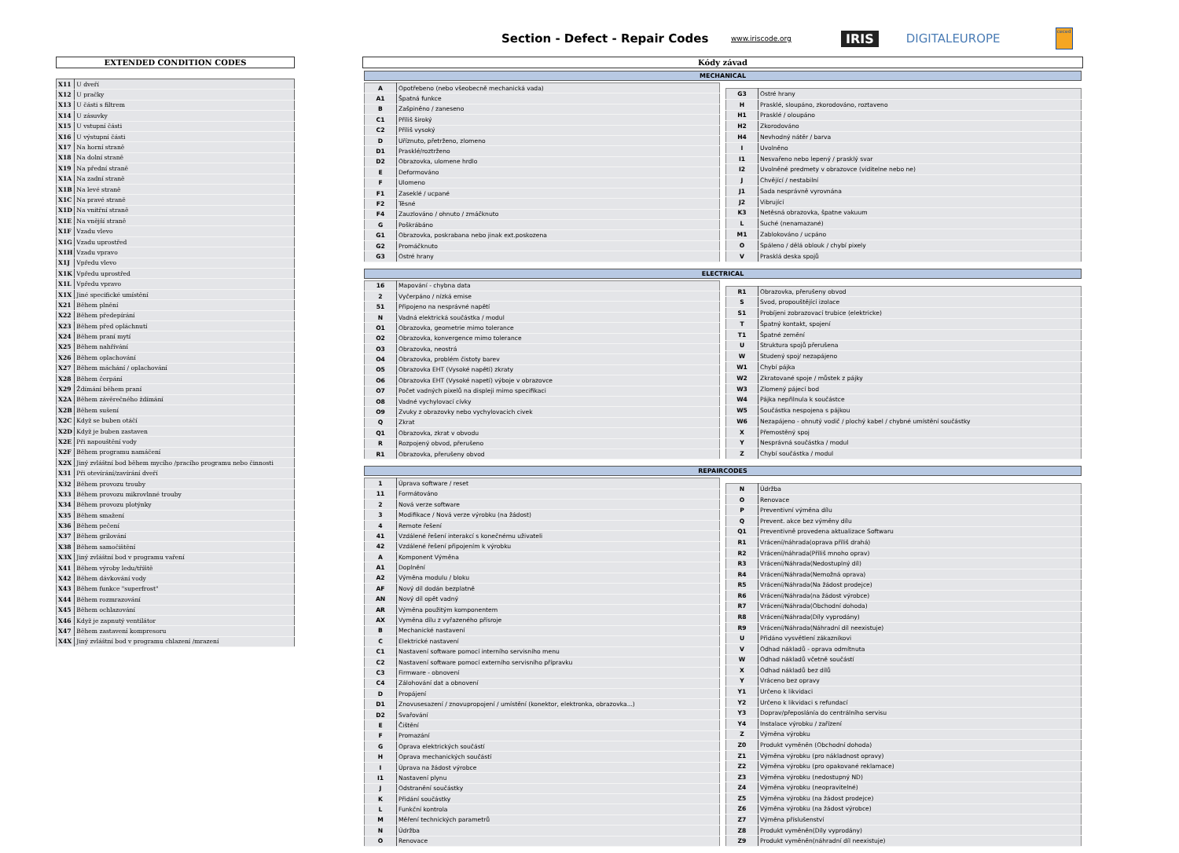Section - Defect - Repair Codes
www.iriscode.org
IRIS DIGITALEUROPE
ceced
EXTENDED CONDITION CODES
| X11 | U dveří |
| X12 | U pračky |
| X13 | U části s filtrem |
| X14 | U zásuvky |
| X15 | U vstupní části |
| X16 | U výstupní části |
| X17 | Na horní straně |
| X18 | Na dolní straně |
| X19 | Na přední straně |
| X1A | Na zadní straně |
| X1B | Na levé straně |
| X1C | Na pravé straně |
| X1D | Na vnitřní straně |
| X1E | Na vnější straně |
| X1F | Vzadu vlevo |
| X1G | Vzadu uprostřed |
| X1H | Vzadu vpravo |
| X1J | Vpředu vlevo |
| X1K | Vpředu uprostřed |
| X1L | Vpředu vpravo |
| X1X | Jiné specifické umístění |
| X21 | Během plnění |
| X22 | Během předepírání |
| X23 | Během před opláchnutí |
| X24 | Během praní mytí |
| X25 | Během nahřívání |
| X26 | Během oplachování |
| X27 | Během máchání / oplachování |
| X28 | Během čerpání |
| X29 | Ždímání během praní |
| X2A | Během závěrečného ždímání |
| X2B | Během sušení |
| X2C | Když se buben otáčí |
| X2D | Když je buben zastaven |
| X2E | Při napouštění vody |
| X2F | Během programu namáčení |
| X2X | Jiný zvláštní bod během mycího /pracího programu nebo činnosti |
| X31 | Při otevírání/zavírání dveří |
| X32 | Během provozu trouby |
| X33 | Během provozu mikrovlnné trouby |
| X34 | Během provozu plotýnky |
| X35 | Během smažení |
| X36 | Během pečení |
| X37 | Během grilování |
| X38 | Během samočištění |
| X3X | Jiný zvláštní bod v programu vaření |
| X41 | Během výroby ledu/tříště |
| X42 | Během dávkování vody |
| X43 | Během funkce "superfrost" |
| X44 | Během rozmrazování |
| X45 | Během ochlazování |
| X46 | Když je zapnutý ventilátor |
| X47 | Během zastavení kompresoru |
| X4X | Jiný zvláštní bod v programu chlazení /mrazení |
Kódy závad
MECHANICAL
| A | Opotřebeno (nebo všeobecně mechanická vada) |
| A1 | Špatná funkce |
| B | Zašpiněno / zaneseno |
| C1 | Příliš široký |
| C2 | Příliš vysoký |
| D | Uříznuto, přetrženo, zlomeno |
| D1 | Prasklé/roztrženo |
| D2 | Obrazovka, ulomene hrdlo |
| E | Deformováno |
| F | Ulomeno |
| F1 | Zaseklé / ucpané |
| F2 | Těsné |
| F4 | Zauzlováno / ohnuto / zmáčknuto |
| G | Poškrábáno |
| G1 | Obrazovka, poskrabana nebo jinak ext.poskozena |
| G2 | Promáčknuto |
| G3 | Ostré hrany |
| G3 | Ostré hrany |
| H | Prasklé, sloupáno, zkorodováno, roztaveno |
| H1 | Prasklé / oloupáno |
| H2 | Zkorodováno |
| H4 | Nevhodný nátěr / barva |
| I | Uvolněno |
| I1 | Nesvařeno nebo lepený / prasklý svar |
| I2 | Uvolněné predmety v obrazovce (viditelne nebo ne) |
| J | Chvějící / nestabilní |
| J1 | Sada nesprávně vyrovnána |
| J2 | Vibrující |
| K3 | Netěsná obrazovka, špatne vakuum |
| L | Suché (nenamazané) |
| M1 | Zablokováno / ucpáno |
| O | Spáleno / dělá oblouk / chybí pixely |
| V | Prasklá deska spojů |
ELECTRICAL
| 16 | Mapování - chybna data |
| 2 | Vyčerpáno / nízká emise |
| 51 | Připojeno na nesprávné napětí |
| N | Vadná elektrická součástka / modul |
| O1 | Obrazovka, geometrie mimo tolerance |
| O2 | Obrazovka, konvergence mimo tolerance |
| O3 | Obrazovka, neostrá |
| O4 | Obrazovka, problém čistoty barev |
| O5 | Obrazovka EHT (Vysoké napětí) zkraty |
| O6 | Obrazovka EHT (Vysoké napetí) výboje v obrazovce |
| O7 | Počet vadných pixelů na displeji mimo specifikaci |
| O8 | Vadné vychylovací cívky |
| O9 | Zvuky z obrazovky nebo vychylovacich civek |
| Q | Zkrat |
| Q1 | Obrazovka, zkrat v obvodu |
| R | Rozpojený obvod, přerušeno |
| R1 | Obrazovka, přerušeny obvod |
| R1 | Obrazovka, přerušeny obvod |
| S | Svod, propouštějící izolace |
| S1 | Probíjeni zobrazovací trubice (elektricke) |
| T | Špatný kontakt, spojení |
| T1 | Špatné zemění |
| U | Struktura spojů přerušena |
| W | Studený spoj/ nezapájeno |
| W1 | Chybí pájka |
| W2 | Zkratované spoje / můstek z pájky |
| W3 | Zlomený pájecí bod |
| W4 | Pájka nepřilnula k součástce |
| W5 | Součástka nespojena s pájkou |
| W6 | Nezapájeno - ohnutý vodič / plochý kabel / chybné umístění součástky |
| X | Přemostěný spoj |
| Y | Nesprávná součástka / modul |
| Z | Chybí součástka / modul |
REPAIRCODES
| 1 | Úprava software / reset |
| 11 | Formátováno |
| 2 | Nová verze software |
| 3 | Modifikace / Nová verze výrobku (na žádost) |
| 4 | Remote řešení |
| 41 | Vzdálené řešení interakcí s konečnému uživateli |
| 42 | Vzdálené řešení připojením k výrobku |
| A | Komponent Výměna |
| A1 | Doplnění |
| A2 | Výměna modulu / bloku |
| AF | Nový díl dodán bezplatně |
| AN | Nový díl opět vadný |
| AR | Výměna použitým komponentem |
| AX | Vyměna dílu z vyřazeného přísroje |
| B | Mechanické nastavení |
| C | Elektrické nastavení |
| C1 | Nastavení software pomocí interního servisního menu |
| C2 | Nastavení software pomocí externího servisního přípravku |
| C3 | Firmware - obnovení |
| C4 | Zálohování dat a obnovení |
| D | Propájení |
| D1 | Znovusesazení / znovupropojení / umístění (konektor, elektronka, obrazovka...) |
| D2 | Svařování |
| E | Čištění |
| F | Promazání |
| G | Oprava elektrických součástí |
| H | Oprava mechanických součástí |
| I | Úprava na žádost výrobce |
| I1 | Nastavení plynu |
| J | Odstranění součástky |
| K | Přidání součástky |
| L | Funkční kontrola |
| M | Měření technických parametrů |
| N | Údržba |
| O | Renovace |
| N | Údržba |
| O | Renovace |
| P | Preventivní výměna dílu |
| Q | Prevent. akce bez výměny dílu |
| Q1 | Preventivně provedena aktualizace Softwaru |
| R1 | Vrácení/náhrada(oprava příliš drahá) |
| R2 | Vrácení/náhrada(Příliš mnoho oprav) |
| R3 | Vrácení/Náhrada(Nedostuplný díl) |
| R4 | Vrácení/Náhrada(Nemožná oprava) |
| R5 | Vrácení/Náhrada(Na žádost prodejce) |
| R6 | Vrácení/Náhrada(na žádost výrobce) |
| R7 | Vrácení/Náhrada(Obchodní dohoda) |
| R8 | Vrácení/Náhrada(Díly vyprodány) |
| R9 | Vrácení/Náhrada(Náhradní díl neexistuje) |
| U | Přidáno vysvětlení zákazníkovi |
| V | Odhad nákladů - oprava odmítnuta |
| W | Odhad nákladů včetně součástí |
| X | Odhad nákladů bez dílů |
| Y | Vráceno bez opravy |
| Y1 | Určeno k likvidaci |
| Y2 | Určeno k likvidaci s refundací |
| Y3 | Doprav/přeposlánía do centrálního servisu |
| Y4 | Instalace výrobku / zařízení |
| Z | Výměna výrobku |
| Z0 | Produkt vyměněn (Obchodní dohoda) |
| Z1 | Výměna výrobku (pro nákladnost opravy) |
| Z2 | Výměna výrobku (pro opakované reklamace) |
| Z3 | Výměna výrobku (nedostupný ND) |
| Z4 | Výměna výrobku (neopravitelné) |
| Z5 | Výměna výrobku (na žádost prodejce) |
| Z6 | Výměna výrobku (na žádost výrobce) |
| Z7 | Výměna příslušenství |
| Z8 | Produkt vyměněn(Díly vyprodány) |
| Z9 | Produkt vyměněn(náhradní díl neexistuje) |